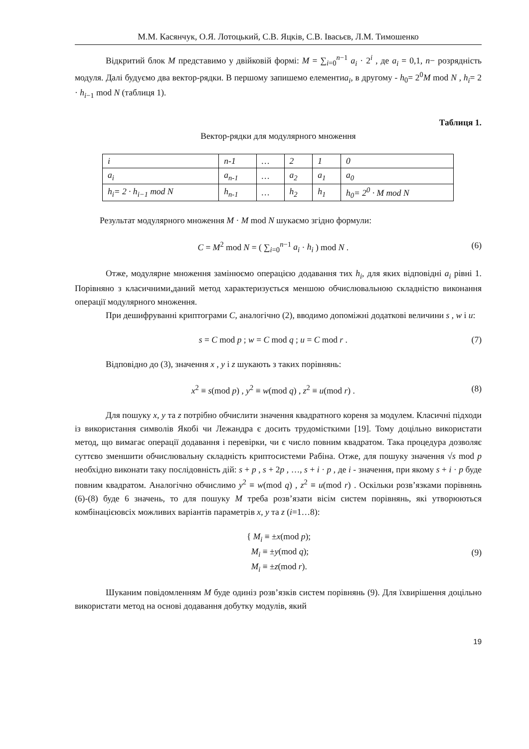М.М. Касянчук, О.Я. Лотоцький, С.В. Яцків, С.В. Івасьєв, Л.М. Тимошенко
Відкритий блок M представимо у двійковій формі: M = ∑<sub>i=0</sub><sup>n−1</sup> a<sub>i</sub> · 2<sup>i</sup> , де a<sub>i</sub> = 0,1, n− розрядність модуля. Далі будуємо два вектор-рядки. В першому запишемо елементиa<sub>i</sub>, в другому - h<sub>0</sub>= 2<sup>0</sup>M mod N , h<sub>i</sub>= 2 · h<sub>i−1</sub> mod N (таблиця 1).
Таблиця 1.
Вектор-рядки для модулярного множення
| i | n -1 | … | 2 | 1 | 0 |
| a<sub>i</sub> | a<sub>n-1</sub> | … | a<sub>2</sub> | a<sub>1</sub> | a<sub>0</sub> |
| h<sub>i</sub>= 2 · h<sub>i−1</sub> mod N | h<sub>n-1</sub> | … | h<sub>2</sub> | h<sub>1</sub> | h<sub>0</sub>= 2<sup>0</sup> · M mod N |
Результат модулярного множення M · M mod N шукаємо згідно формули:
C = M<sup>2</sup> mod N = ( ∑<sub>i=0</sub><sup>n−1</sup> a<sub>i</sub> · h<sub>i</sub> ) mod N . (6)
Отже, модулярне множення замінюємо операцією додавання тих h<sub>i</sub>, для яких відповідні a<sub>i</sub> рівні 1. Порівняно з класичними,даний метод характеризується меншою обчислювальною складністю виконання операції модулярного множення.
При дешифруванні криптограми C, аналогічно (2), вводимо допоміжні додаткові величини s , w і u:
s = C mod p ; w = C mod q ; u = C mod r . (7)
Відповідно до (3), значення x , y і z шукають з таких порівнянь:
x<sup>2</sup> ≡ s(mod p) , y<sup>2</sup> ≡ w(mod q) , z<sup>2</sup> ≡ u(mod r) . (8)
Для пошуку x, y та z потрібно обчислити значення квадратного кореня за модулем. Класичні підходи із використання символів Якобі чи Лежандра є досить трудомісткими [19]. Тому доцільно використати метод, що вимагає операції додавання і перевірки, чи є число повним квадратом. Така процедура дозволяє суттєво зменшити обчислювальну складність криптосистеми Рабіна. Отже, для пошуку значення √s mod p необхідно виконати таку послідовність дій: s + p , s + 2p , …, s + i · p , де i - значення, при якому s + i · p буде повним квадратом. Аналогічно обчислимо y<sup>2</sup> ≡ w(mod q) , z<sup>2</sup> ≡ u(mod r) . Оскільки розв’язками порівнянь (6)-(8) буде 6 значень, то для пошуку M треба розв’язати вісім систем порівнянь, які утворюються комбінацієювсіх можливих варіантів параметрів x, y та z (i=1…8):
{ M<sub>i</sub> ≡ ±x(mod p);
M<sub>i</sub> ≡ ±y(mod q);
M<sub>i</sub> ≡ ±z(mod r). (9)
Шуканим повідомленням M буде одиніз розв’язків систем порівнянь (9). Для їхвирішення доцільно використати метод на основі додавання добутку модулів, який
19